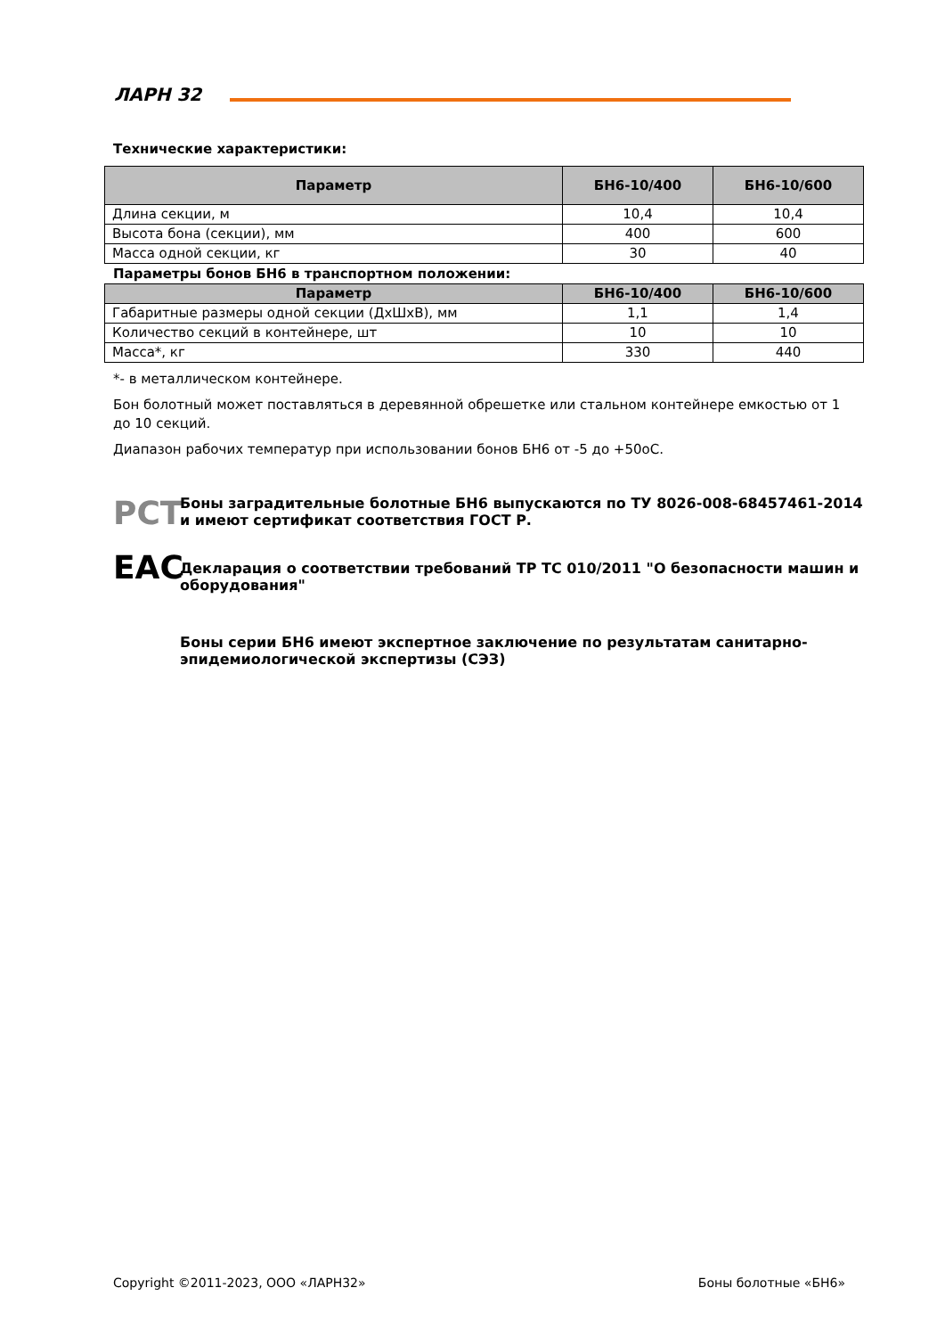ЛАРН 32
Технические характеристики:
| Параметр | БН6-10/400 | БН6-10/600 |
| --- | --- | --- |
| Длина секции, м | 10,4 | 10,4 |
| Высота бона (секции), мм | 400 | 600 |
| Масса одной секции, кг | 30 | 40 |
Параметры бонов БН6 в транспортном положении:
| Параметр | БН6-10/400 | БН6-10/600 |
| --- | --- | --- |
| Габаритные размеры одной секции (ДхШхВ), мм | 1,1 | 1,4 |
| Количество секций в контейнере, шт | 10 | 10 |
| Масса*, кг | 330 | 440 |
*- в металлическом контейнере.
Бон болотный может поставляться в деревянной обрешетке или стальном контейнере емкостью от 1 до 10 секций.
Диапазон рабочих температур при использовании бонов БН6 от -5 до +50оС.
РСТ
Боны заградительные болотные БН6 выпускаются по ТУ 8026-008-68457461-2014 и имеют сертификат соответствия ГОСТ Р.
ЕАС
Декларация о соответствии требований ТР ТС 010/2011 "О безопасности машин и оборудования"
Боны серии БН6 имеют экспертное заключение по результатам санитарно-эпидемиологической экспертизы (СЭЗ)
Copyright ©2011-2023, ООО «ЛАРН32» Боны болотные «БН6»